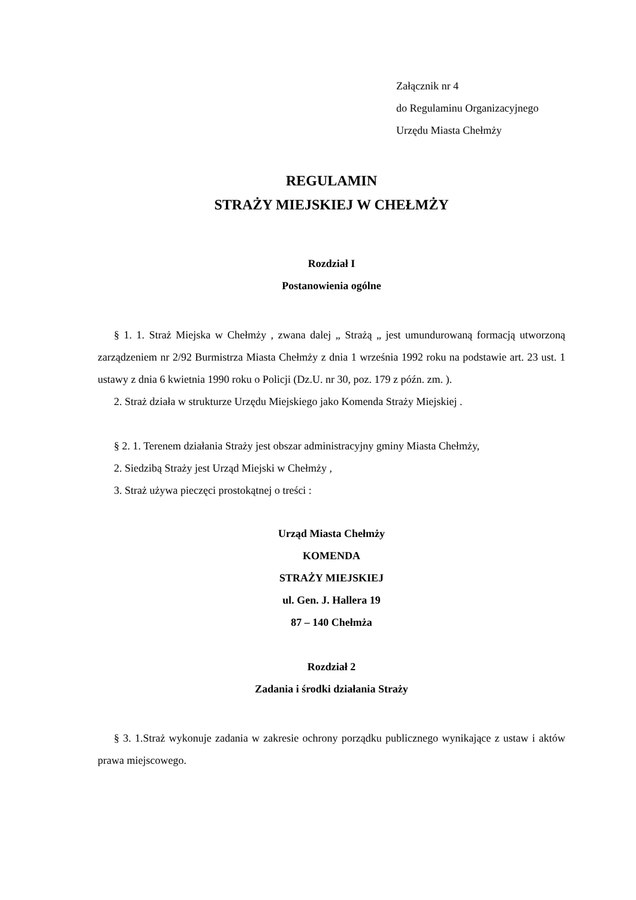Załącznik nr 4
do Regulaminu Organizacyjnego
Urzędu Miasta Chełmży
REGULAMIN
STRAŻY MIEJSKIEJ W CHEŁMŻY
Rozdział I
Postanowienia ogólne
§ 1. 1. Straż Miejska w Chełmży , zwana dalej „ Strażą „ jest umundurowaną formacją utworzoną zarządzeniem nr 2/92 Burmistrza Miasta Chełmży z dnia 1 września 1992 roku na podstawie art. 23 ust. 1 ustawy z dnia 6 kwietnia 1990 roku o Policji (Dz.U. nr 30, poz. 179 z późn. zm. ).
2. Straż działa w strukturze Urzędu Miejskiego jako Komenda Straży Miejskiej .
§ 2. 1. Terenem działania Straży jest obszar administracyjny gminy Miasta Chełmży,
2. Siedzibą Straży jest Urząd Miejski w Chełmży ,
3. Straż używa pieczęci prostokątnej o treści :
Urząd Miasta Chełmży
KOMENDA
STRAŻY MIEJSKIEJ
ul. Gen. J. Hallera 19
87 – 140 Chełmża
Rozdział 2
Zadania i środki działania Straży
§ 3. 1.Straż wykonuje zadania w zakresie ochrony porządku publicznego wynikające z ustaw i aktów prawa miejscowego.